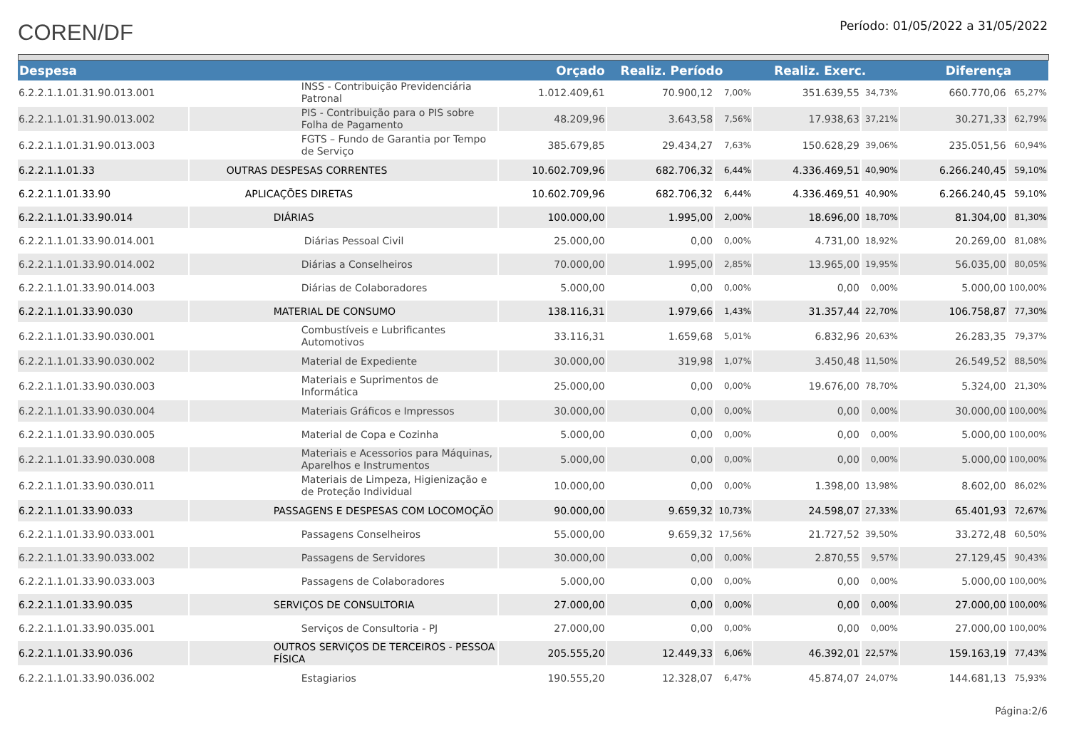COREN/DF
Período: 01/05/2022 a 31/05/2022
| Despesa | | Orçado | Realiz. Período | | Realiz. Exerc. | | Diferença | |
| --- | --- | --- | --- | --- | --- | --- | --- | --- |
| 6.2.2.1.1.01.31.90.013.001 | INSS - Contribuição Previdenciária Patronal | 1.012.409,61 | 70.900,12 | 7,00% | 351.639,55 | 34,73% | 660.770,06 | 65,27% |
| 6.2.2.1.1.01.31.90.013.002 | PIS - Contribuição para o PIS sobre Folha de Pagamento | 48.209,96 | 3.643,58 | 7,56% | 17.938,63 | 37,21% | 30.271,33 | 62,79% |
| 6.2.2.1.1.01.31.90.013.003 | FGTS – Fundo de Garantia por Tempo de Serviço | 385.679,85 | 29.434,27 | 7,63% | 150.628,29 | 39,06% | 235.051,56 | 60,94% |
| 6.2.2.1.1.01.33 | OUTRAS DESPESAS CORRENTES | 10.602.709,96 | 682.706,32 | 6,44% | 4.336.469,51 | 40,90% | 6.266.240,45 | 59,10% |
| 6.2.2.1.1.01.33.90 | APLICAÇÕES DIRETAS | 10.602.709,96 | 682.706,32 | 6,44% | 4.336.469,51 | 40,90% | 6.266.240,45 | 59,10% |
| 6.2.2.1.1.01.33.90.014 | DIÁRIAS | 100.000,00 | 1.995,00 | 2,00% | 18.696,00 | 18,70% | 81.304,00 | 81,30% |
| 6.2.2.1.1.01.33.90.014.001 | Diárias Pessoal Civil | 25.000,00 | 0,00 | 0,00% | 4.731,00 | 18,92% | 20.269,00 | 81,08% |
| 6.2.2.1.1.01.33.90.014.002 | Diárias a Conselheiros | 70.000,00 | 1.995,00 | 2,85% | 13.965,00 | 19,95% | 56.035,00 | 80,05% |
| 6.2.2.1.1.01.33.90.014.003 | Diárias de Colaboradores | 5.000,00 | 0,00 | 0,00% | 0,00 | 0,00% | 5.000,00 | 100,00% |
| 6.2.2.1.1.01.33.90.030 | MATERIAL DE CONSUMO | 138.116,31 | 1.979,66 | 1,43% | 31.357,44 | 22,70% | 106.758,87 | 77,30% |
| 6.2.2.1.1.01.33.90.030.001 | Combustíveis e Lubrificantes Automotivos | 33.116,31 | 1.659,68 | 5,01% | 6.832,96 | 20,63% | 26.283,35 | 79,37% |
| 6.2.2.1.1.01.33.90.030.002 | Material de Expediente | 30.000,00 | 319,98 | 1,07% | 3.450,48 | 11,50% | 26.549,52 | 88,50% |
| 6.2.2.1.1.01.33.90.030.003 | Materiais e Suprimentos de Informática | 25.000,00 | 0,00 | 0,00% | 19.676,00 | 78,70% | 5.324,00 | 21,30% |
| 6.2.2.1.1.01.33.90.030.004 | Materiais Gráficos e Impressos | 30.000,00 | 0,00 | 0,00% | 0,00 | 0,00% | 30.000,00 | 100,00% |
| 6.2.2.1.1.01.33.90.030.005 | Material de Copa e Cozinha | 5.000,00 | 0,00 | 0,00% | 0,00 | 0,00% | 5.000,00 | 100,00% |
| 6.2.2.1.1.01.33.90.030.008 | Materiais e Acessorios para Máquinas, Aparelhos e Instrumentos | 5.000,00 | 0,00 | 0,00% | 0,00 | 0,00% | 5.000,00 | 100,00% |
| 6.2.2.1.1.01.33.90.030.011 | Materiais de Limpeza, Higienização e de Proteção Individual | 10.000,00 | 0,00 | 0,00% | 1.398,00 | 13,98% | 8.602,00 | 86,02% |
| 6.2.2.1.1.01.33.90.033 | PASSAGENS E DESPESAS COM LOCOMOÇÃO | 90.000,00 | 9.659,32 | 10,73% | 24.598,07 | 27,33% | 65.401,93 | 72,67% |
| 6.2.2.1.1.01.33.90.033.001 | Passagens Conselheiros | 55.000,00 | 9.659,32 | 17,56% | 21.727,52 | 39,50% | 33.272,48 | 60,50% |
| 6.2.2.1.1.01.33.90.033.002 | Passagens de Servidores | 30.000,00 | 0,00 | 0,00% | 2.870,55 | 9,57% | 27.129,45 | 90,43% |
| 6.2.2.1.1.01.33.90.033.003 | Passagens de Colaboradores | 5.000,00 | 0,00 | 0,00% | 0,00 | 0,00% | 5.000,00 | 100,00% |
| 6.2.2.1.1.01.33.90.035 | SERVIÇOS DE CONSULTORIA | 27.000,00 | 0,00 | 0,00% | 0,00 | 0,00% | 27.000,00 | 100,00% |
| 6.2.2.1.1.01.33.90.035.001 | Serviços de Consultoria - PJ | 27.000,00 | 0,00 | 0,00% | 0,00 | 0,00% | 27.000,00 | 100,00% |
| 6.2.2.1.1.01.33.90.036 | OUTROS SERVIÇOS DE TERCEIROS - PESSOA FÍSICA | 205.555,20 | 12.449,33 | 6,06% | 46.392,01 | 22,57% | 159.163,19 | 77,43% |
| 6.2.2.1.1.01.33.90.036.002 | Estagiarios | 190.555,20 | 12.328,07 | 6,47% | 45.874,07 | 24,07% | 144.681,13 | 75,93% |
Página:2/6